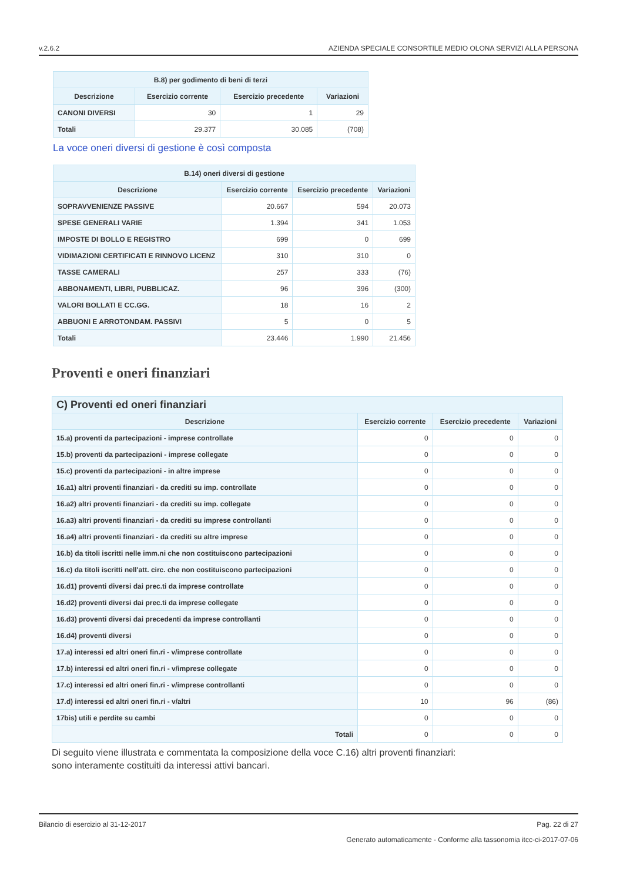v.2.6.2 AZIENDA SPECIALE CONSORTILE MEDIO OLONA SERVIZI ALLA PERSONA
| B.8) per godimento di beni di terzi | | | |
| --- | --- | --- | --- |
| Descrizione | Esercizio corrente | Esercizio precedente | Variazioni |
| CANONI DIVERSI | 30 | 1 | 29 |
| Totali | 29.377 | 30.085 | (708) |
La voce oneri diversi di gestione è così composta
| B.14) oneri diversi di gestione | | | |
| --- | --- | --- | --- |
| Descrizione | Esercizio corrente | Esercizio precedente | Variazioni |
| SOPRAVVENIENZE PASSIVE | 20.667 | 594 | 20.073 |
| SPESE GENERALI VARIE | 1.394 | 341 | 1.053 |
| IMPOSTE DI BOLLO E REGISTRO | 699 | 0 | 699 |
| VIDIMAZIONI CERTIFICATI E RINNOVO LICENZ | 310 | 310 | 0 |
| TASSE CAMERALI | 257 | 333 | (76) |
| ABBONAMENTI, LIBRI, PUBBLICAZ. | 96 | 396 | (300) |
| VALORI BOLLATI E CC.GG. | 18 | 16 | 2 |
| ABBUONI E ARROTONDAM. PASSIVI | 5 | 0 | 5 |
| Totali | 23.446 | 1.990 | 21.456 |
Proventi e oneri finanziari
| C) Proventi ed oneri finanziari | | | |
| --- | --- | --- | --- |
| Descrizione | Esercizio corrente | Esercizio precedente | Variazioni |
| 15.a) proventi da partecipazioni - imprese controllate | 0 | 0 | 0 |
| 15.b) proventi da partecipazioni - imprese collegate | 0 | 0 | 0 |
| 15.c) proventi da partecipazioni - in altre imprese | 0 | 0 | 0 |
| 16.a1) altri proventi finanziari - da crediti su imp. controllate | 0 | 0 | 0 |
| 16.a2) altri proventi finanziari - da crediti su imp. collegate | 0 | 0 | 0 |
| 16.a3) altri proventi finanziari - da crediti su imprese controllanti | 0 | 0 | 0 |
| 16.a4) altri proventi finanziari - da crediti su altre imprese | 0 | 0 | 0 |
| 16.b) da titoli iscritti nelle imm.ni che non costituiscono partecipazioni | 0 | 0 | 0 |
| 16.c) da titoli iscritti nell'att. circ. che non costituiscono partecipazioni | 0 | 0 | 0 |
| 16.d1) proventi diversi dai prec.ti da imprese controllate | 0 | 0 | 0 |
| 16.d2) proventi diversi dai prec.ti da imprese collegate | 0 | 0 | 0 |
| 16.d3) proventi diversi dai precedenti da imprese controllanti | 0 | 0 | 0 |
| 16.d4) proventi diversi | 0 | 0 | 0 |
| 17.a) interessi ed altri oneri fin.ri - v/imprese controllate | 0 | 0 | 0 |
| 17.b) interessi ed altri oneri fin.ri - v/imprese collegate | 0 | 0 | 0 |
| 17.c) interessi ed altri oneri fin.ri - v/imprese controllanti | 0 | 0 | 0 |
| 17.d) interessi ed altri oneri fin.ri - v/altri | 10 | 96 | (86) |
| 17bis) utili e perdite su cambi | 0 | 0 | 0 |
| Totali | 0 | 0 | 0 |
Di seguito viene illustrata e commentata la composizione della voce C.16) altri proventi finanziari:
sono interamente costituiti da interessi attivi bancari.
Bilancio di esercizio al 31-12-2017 Pag. 22 di 27
Generato automaticamente - Conforme alla tassonomia itcc-ci-2017-07-06